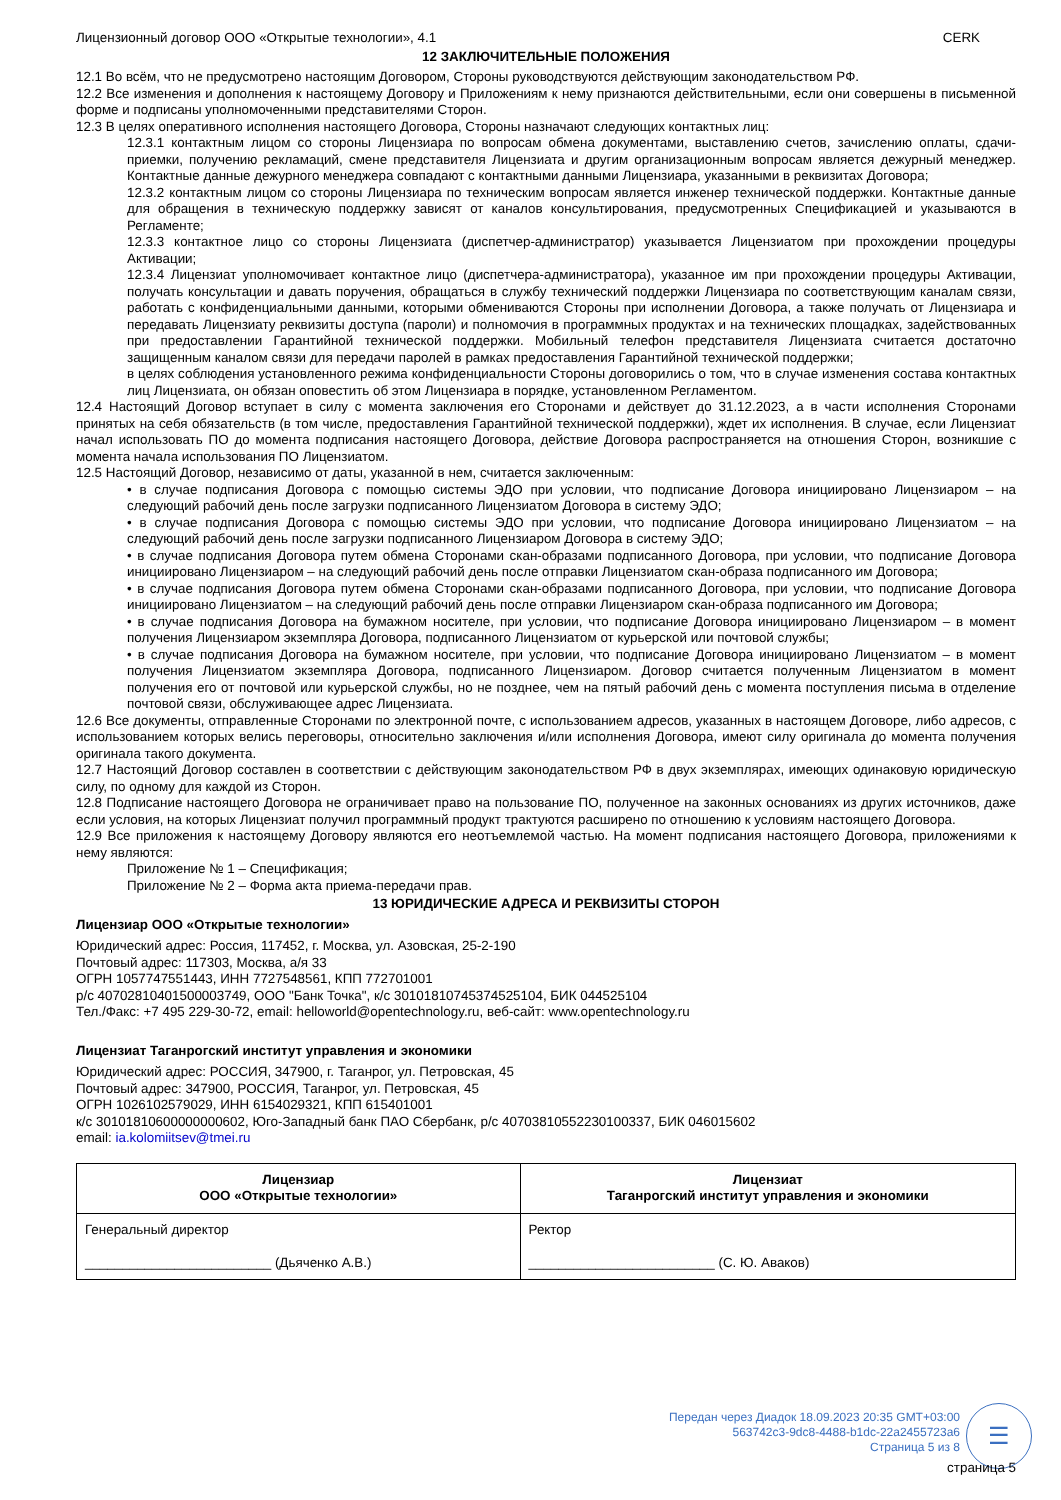Лицензионный договор ООО «Открытые технологии», 4.1 CERK
12 ЗАКЛЮЧИТЕЛЬНЫЕ ПОЛОЖЕНИЯ
12.1 Во всём, что не предусмотрено настоящим Договором, Стороны руководствуются действующим законодательством РФ.
12.2 Все изменения и дополнения к настоящему Договору и Приложениям к нему признаются действительными, если они совершены в письменной форме и подписаны уполномоченными представителями Сторон.
12.3 В целях оперативного исполнения настоящего Договора, Стороны назначают следующих контактных лиц:
12.3.1 контактным лицом со стороны Лицензиара по вопросам обмена документами, выставлению счетов, зачислению оплаты, сдачи-приемки, получению рекламаций, смене представителя Лицензиата и другим организационным вопросам является дежурный менеджер. Контактные данные дежурного менеджера совпадают с контактными данными Лицензиара, указанными в реквизитах Договора;
12.3.2 контактным лицом со стороны Лицензиара по техническим вопросам является инженер технической поддержки. Контактные данные для обращения в техническую поддержку зависят от каналов консультирования, предусмотренных Спецификацией и указываются в Регламенте;
12.3.3 контактное лицо со стороны Лицензиата (диспетчер-администратор) указывается Лицензиатом при прохождении процедуры Активации;
12.3.4 Лицензиат уполномочивает контактное лицо (диспетчера-администратора), указанное им при прохождении процедуры Активации, получать консультации и давать поручения, обращаться в службу технический поддержки Лицензиара по соответствующим каналам связи, работать с конфиденциальными данными, которыми обмениваются Стороны при исполнении Договора, а также получать от Лицензиара и передавать Лицензиату реквизиты доступа (пароли) и полномочия в программных продуктах и на технических площадках, задействованных при предоставлении Гарантийной технической поддержки. Мобильный телефон представителя Лицензиата считается достаточно защищенным каналом связи для передачи паролей в рамках предоставления Гарантийной технической поддержки;
в целях соблюдения установленного режима конфиденциальности Стороны договорились о том, что в случае изменения состава контактных лиц Лицензиата, он обязан оповестить об этом Лицензиара в порядке, установленном Регламентом.
12.4 Настоящий Договор вступает в силу с момента заключения его Сторонами и действует до 31.12.2023, а в части исполнения Сторонами принятых на себя обязательств (в том числе, предоставления Гарантийной технической поддержки), ждет их исполнения. В случае, если Лицензиат начал использовать ПО до момента подписания настоящего Договора, действие Договора распространяется на отношения Сторон, возникшие с момента начала использования ПО Лицензиатом.
12.5 Настоящий Договор, независимо от даты, указанной в нем, считается заключенным:
• в случае подписания Договора с помощью системы ЭДО при условии, что подписание Договора инициировано Лицензиаром – на следующий рабочий день после загрузки подписанного Лицензиатом Договора в систему ЭДО;
• в случае подписания Договора с помощью системы ЭДО при условии, что подписание Договора инициировано Лицензиатом – на следующий рабочий день после загрузки подписанного Лицензиаром Договора в систему ЭДО;
• в случае подписания Договора путем обмена Сторонами скан-образами подписанного Договора, при условии, что подписание Договора инициировано Лицензиаром – на следующий рабочий день после отправки Лицензиатом скан-образа подписанного им Договора;
• в случае подписания Договора путем обмена Сторонами скан-образами подписанного Договора, при условии, что подписание Договора инициировано Лицензиатом – на следующий рабочий день после отправки Лицензиаром скан-образа подписанного им Договора;
• в случае подписания Договора на бумажном носителе, при условии, что подписание Договора инициировано Лицензиаром – в момент получения Лицензиаром экземпляра Договора, подписанного Лицензиатом от курьерской или почтовой службы;
• в случае подписания Договора на бумажном носителе, при условии, что подписание Договора инициировано Лицензиатом – в момент получения Лицензиатом экземпляра Договора, подписанного Лицензиаром. Договор считается полученным Лицензиатом в момент получения его от почтовой или курьерской службы, но не позднее, чем на пятый рабочий день с момента поступления письма в отделение почтовой связи, обслуживающее адрес Лицензиата.
12.6 Все документы, отправленные Сторонами по электронной почте, с использованием адресов, указанных в настоящем Договоре, либо адресов, с использованием которых велись переговоры, относительно заключения и/или исполнения Договора, имеют силу оригинала до момента получения оригинала такого документа.
12.7 Настоящий Договор составлен в соответствии с действующим законодательством РФ в двух экземплярах, имеющих одинаковую юридическую силу, по одному для каждой из Сторон.
12.8 Подписание настоящего Договора не ограничивает право на пользование ПО, полученное на законных основаниях из других источников, даже если условия, на которых Лицензиат получил программный продукт трактуются расширено по отношению к условиям настоящего Договора.
12.9 Все приложения к настоящему Договору являются его неотъемлемой частью. На момент подписания настоящего Договора, приложениями к нему являются:
Приложение № 1 – Спецификация;
Приложение № 2 – Форма акта приема-передачи прав.
13 ЮРИДИЧЕСКИЕ АДРЕСА И РЕКВИЗИТЫ СТОРОН
Лицензиар ООО «Открытые технологии»
Юридический адрес: Россия, 117452, г. Москва, ул. Азовская, 25-2-190
Почтовый адрес: 117303, Москва, а/я 33
ОГРН 1057747551443, ИНН 7727548561, КПП 772701001
р/с 40702810401500003749, ООО "Банк Точка", к/с 30101810745374525104, БИК 044525104
Тел./Факс: +7 495 229-30-72, email: helloworld@opentechnology.ru, веб-сайт: www.opentechnology.ru
Лицензиат Таганрогский институт управления и экономики
Юридический адрес: РОССИЯ, 347900, г. Таганрог, ул. Петровская, 45
Почтовый адрес: 347900, РОССИЯ, Таганрог, ул. Петровская, 45
ОГРН 1026102579029, ИНН 6154029321, КПП 615401001
к/с 30101810600000000602, Юго-Западный банк ПАО Сбербанк, р/с 40703810552230100337, БИК 046015602
email: ia.kolomiitsev@tmei.ru
| Лицензиар ООО «Открытые технологии» | Лицензиат Таганрогский институт управления и экономики |
| Генеральный директор _________________________ (Дьяченко А.В.) | Ректор _________________________ (С. Ю. Аваков) |
Передан через Диадок 18.09.2023 20:35 GMT+03:00
563742c3-9dc8-4488-b1dc-22a2455723a6
Страница 5 из 8
☰
страница 5